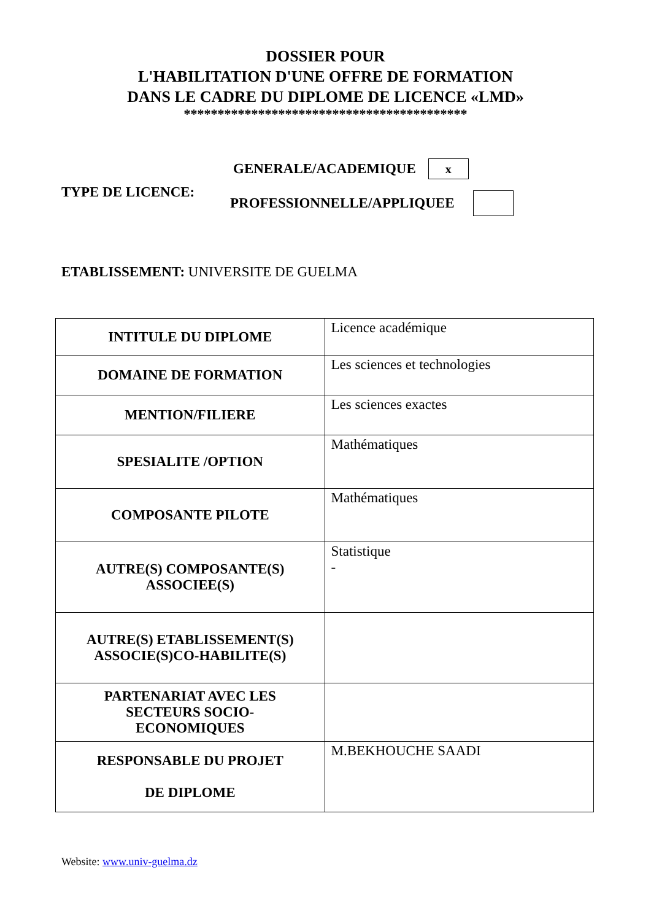DOSSIER POUR
L'HABILITATION D'UNE OFFRE DE FORMATION
DANS LE CADRE DU DIPLOME DE LICENCE «LMD»
******************************************
TYPE DE LICENCE:
GENERALE/ACADEMIQUE x
PROFESSIONNELLE/APPLIQUEE
ETABLISSEMENT: UNIVERSITE DE GUELMA
| INTITULE DU DIPLOME | Licence académique |
| DOMAINE DE FORMATION | Les sciences et technologies |
| MENTION/FILIERE | Les sciences exactes |
| SPESIALITE /OPTION | Mathématiques |
| COMPOSANTE PILOTE | Mathématiques |
| AUTRE(S) COMPOSANTE(S) ASSOCIEE(S) | Statistique - |
| AUTRE(S) ETABLISSEMENT(S) ASSOCIE(S)CO-HABILITE(S) | |
| PARTENARIAT AVEC LES SECTEURS SOCIO- ECONOMIQUES | |
| RESPONSABLE DU PROJET DE DIPLOME | M.BEKHOUCHE SAADI |
Website: www.univ-guelma.dz